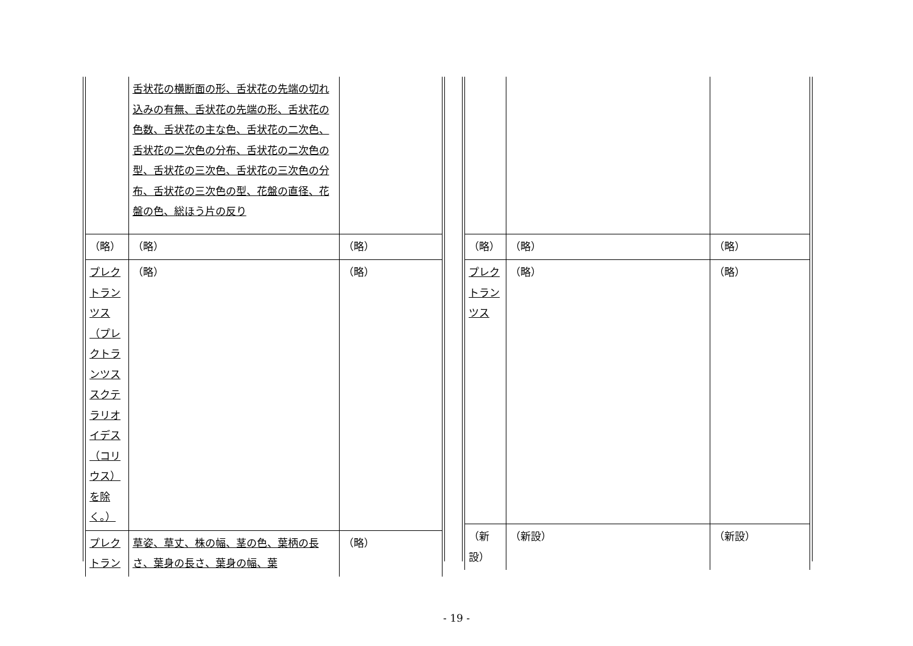| | 舌状花の横断面の形、舌状花の先端の切れ込みの有無、舌状花の先端の形、舌状花の色数、舌状花の主な色、舌状花の二次色、舌状花の二次色の分布、舌状花の二次色の型、舌状花の三次色、舌状花の三次色の分布、舌状花の三次色の型、花盤の直径、花盤の色、総ほう片の反り | |
| （略） | （略） | （略） |
| プレクトランツス（プレクトランツス スクテラリオイデス（コリウス）を除く。） | （略） | （略） |
| プレクトラン | 草姿、草丈、株の幅、茎の色、葉柄の長さ、葉身の長さ、葉身の幅、葉 | （略） |
| （略） | （略） | （略） |
| プレクトランツス | （略） | （略） |
| （新設） | （新設） | （新設） |
- 19 -